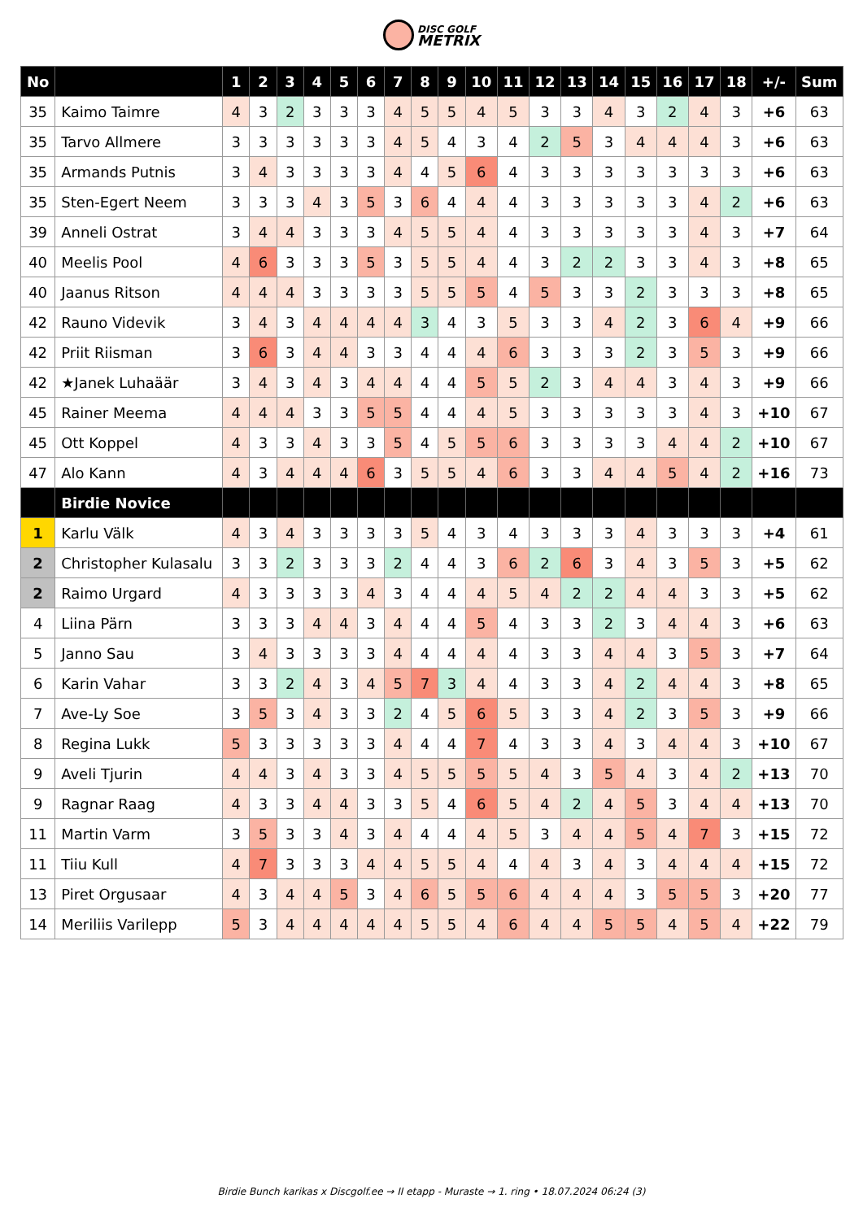DISC GOLF METRIX
| No | | 1 | 2 | 3 | 4 | 5 | 6 | 7 | 8 | 9 | 10 | 11 | 12 | 13 | 14 | 15 | 16 | 17 | 18 | +/- | Sum |
| --- | --- | --- | --- | --- | --- | --- | --- | --- | --- | --- | --- | --- | --- | --- | --- | --- | --- | --- | --- | --- | --- |
| 35 | Kaimo Taimre | 4 | 3 | 2 | 3 | 3 | 3 | 4 | 5 | 5 | 4 | 5 | 3 | 3 | 4 | 3 | 2 | 4 | 3 | +6 | 63 |
| 35 | Tarvo Allmere | 3 | 3 | 3 | 3 | 3 | 3 | 4 | 5 | 4 | 3 | 4 | 2 | 5 | 3 | 4 | 4 | 4 | 3 | +6 | 63 |
| 35 | Armands Putnis | 3 | 4 | 3 | 3 | 3 | 3 | 4 | 4 | 5 | 6 | 4 | 3 | 3 | 3 | 3 | 3 | 3 | 3 | +6 | 63 |
| 35 | Sten-Egert Neem | 3 | 3 | 3 | 4 | 3 | 5 | 3 | 6 | 4 | 4 | 4 | 3 | 3 | 3 | 3 | 3 | 4 | 2 | +6 | 63 |
| 39 | Anneli Ostrat | 3 | 4 | 4 | 3 | 3 | 3 | 4 | 5 | 5 | 4 | 4 | 3 | 3 | 3 | 3 | 3 | 4 | 3 | +7 | 64 |
| 40 | Meelis Pool | 4 | 6 | 3 | 3 | 3 | 5 | 3 | 5 | 5 | 4 | 4 | 3 | 2 | 2 | 3 | 3 | 4 | 3 | +8 | 65 |
| 40 | Jaanus Ritson | 4 | 4 | 4 | 3 | 3 | 3 | 3 | 5 | 5 | 5 | 4 | 5 | 3 | 3 | 2 | 3 | 3 | 3 | +8 | 65 |
| 42 | Rauno Videvik | 3 | 4 | 3 | 4 | 4 | 4 | 4 | 3 | 4 | 3 | 5 | 3 | 3 | 4 | 2 | 3 | 6 | 4 | +9 | 66 |
| 42 | Priit Riisman | 3 | 6 | 3 | 4 | 4 | 3 | 3 | 4 | 4 | 4 | 6 | 3 | 3 | 3 | 2 | 3 | 5 | 3 | +9 | 66 |
| 42 | ★Janek Luhaäär | 3 | 4 | 3 | 4 | 3 | 4 | 4 | 4 | 4 | 5 | 5 | 2 | 3 | 4 | 4 | 3 | 4 | 3 | +9 | 66 |
| 45 | Rainer Meema | 4 | 4 | 4 | 3 | 3 | 5 | 5 | 4 | 4 | 4 | 5 | 3 | 3 | 3 | 3 | 3 | 4 | 3 | +10 | 67 |
| 45 | Ott Koppel | 4 | 3 | 3 | 4 | 3 | 3 | 5 | 4 | 5 | 5 | 6 | 3 | 3 | 3 | 3 | 4 | 4 | 2 | +10 | 67 |
| 47 | Alo Kann | 4 | 3 | 4 | 4 | 4 | 6 | 3 | 5 | 5 | 4 | 6 | 3 | 3 | 4 | 4 | 5 | 4 | 2 | +16 | 73 |
| | Birdie Novice | | | | | | | | | | | | | | | | | | | | |
| 1 | Karlu Välk | 4 | 3 | 4 | 3 | 3 | 3 | 3 | 5 | 4 | 3 | 4 | 3 | 3 | 3 | 4 | 3 | 3 | 3 | +4 | 61 |
| 2 | Christopher Kulasalu | 3 | 3 | 2 | 3 | 3 | 3 | 2 | 4 | 4 | 3 | 6 | 2 | 6 | 3 | 4 | 3 | 5 | 3 | +5 | 62 |
| 2 | Raimo Urgard | 4 | 3 | 3 | 3 | 3 | 4 | 3 | 4 | 4 | 4 | 5 | 4 | 2 | 2 | 4 | 4 | 3 | 3 | +5 | 62 |
| 4 | Liina Pärn | 3 | 3 | 3 | 4 | 4 | 3 | 4 | 4 | 4 | 5 | 4 | 3 | 3 | 2 | 3 | 4 | 4 | 3 | +6 | 63 |
| 5 | Janno Sau | 3 | 4 | 3 | 3 | 3 | 3 | 4 | 4 | 4 | 4 | 4 | 3 | 3 | 4 | 4 | 3 | 5 | 3 | +7 | 64 |
| 6 | Karin Vahar | 3 | 3 | 2 | 4 | 3 | 4 | 5 | 7 | 3 | 4 | 4 | 3 | 3 | 4 | 2 | 4 | 4 | 3 | +8 | 65 |
| 7 | Ave-Ly Soe | 3 | 5 | 3 | 4 | 3 | 3 | 2 | 4 | 5 | 6 | 5 | 3 | 3 | 4 | 2 | 3 | 5 | 3 | +9 | 66 |
| 8 | Regina Lukk | 5 | 3 | 3 | 3 | 3 | 3 | 4 | 4 | 4 | 7 | 4 | 3 | 3 | 4 | 3 | 4 | 4 | 3 | +10 | 67 |
| 9 | Aveli Tjurin | 4 | 4 | 3 | 4 | 3 | 3 | 4 | 5 | 5 | 5 | 5 | 4 | 3 | 5 | 4 | 3 | 4 | 2 | +13 | 70 |
| 9 | Ragnar Raag | 4 | 3 | 3 | 4 | 4 | 3 | 3 | 5 | 4 | 6 | 5 | 4 | 2 | 4 | 5 | 3 | 4 | 4 | +13 | 70 |
| 11 | Martin Varm | 3 | 5 | 3 | 3 | 4 | 3 | 4 | 4 | 4 | 4 | 5 | 3 | 4 | 4 | 5 | 4 | 7 | 3 | +15 | 72 |
| 11 | Tiiu Kull | 4 | 7 | 3 | 3 | 3 | 4 | 4 | 5 | 5 | 4 | 4 | 4 | 3 | 4 | 3 | 4 | 4 | 4 | +15 | 72 |
| 13 | Piret Orgusaar | 4 | 3 | 4 | 4 | 5 | 3 | 4 | 6 | 5 | 5 | 6 | 4 | 4 | 4 | 3 | 5 | 5 | 3 | +20 | 77 |
| 14 | Meriliis Varilepp | 5 | 3 | 4 | 4 | 4 | 4 | 4 | 5 | 5 | 4 | 6 | 4 | 4 | 5 | 5 | 4 | 5 | 4 | +22 | 79 |
Birdie Bunch karikas x Discgolf.ee → II etapp - Muraste → 1. ring • 18.07.2024 06:24 (3)